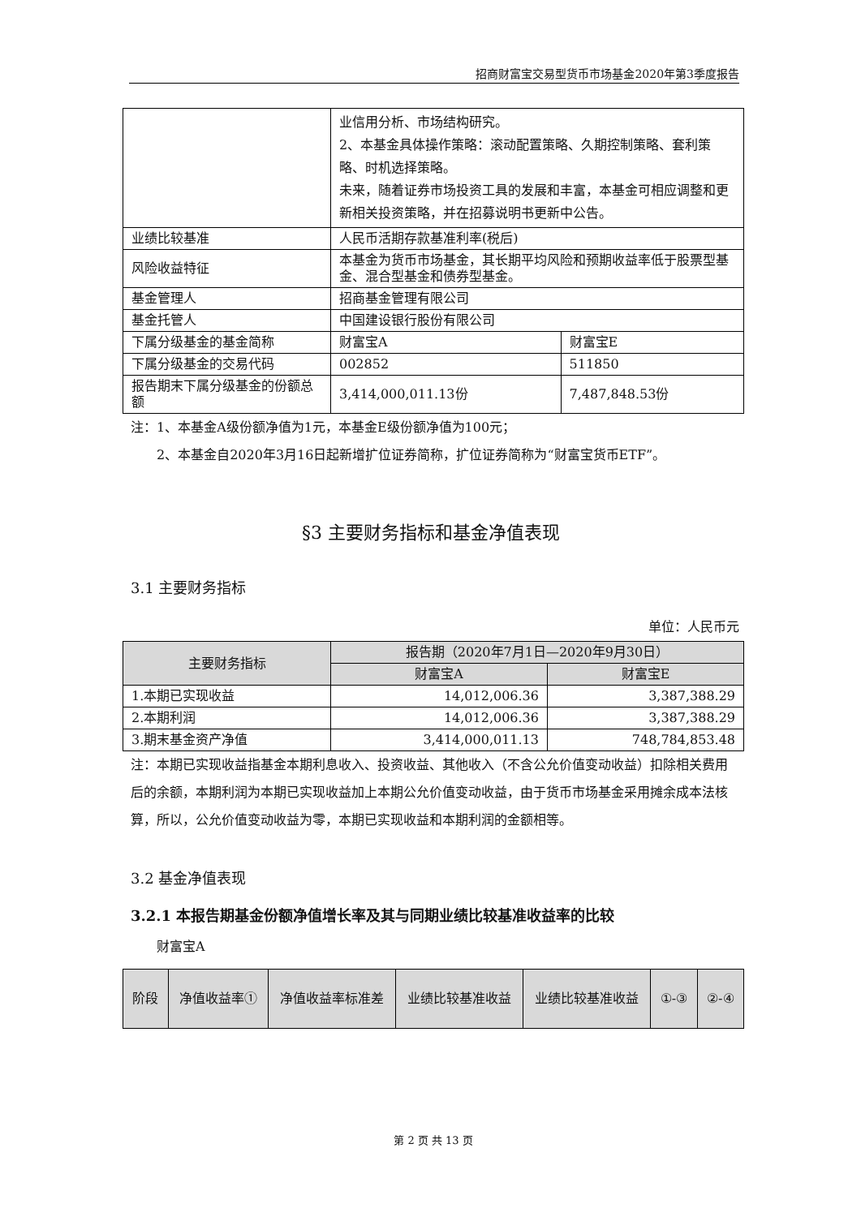招商财富宝交易型货币市场基金2020年第3季度报告
| | 业信用分析、市场结构研究。 2、本基金具体操作策略：滚动配置策略、久期控制策略、套利策略、时机选择策略。 未来，随着证券市场投资工具的发展和丰富，本基金可相应调整和更新相关投资策略，并在招募说明书更新中公告。 | |
| 业绩比较基准 | 人民币活期存款基准利率(税后) | |
| 风险收益特征 | 本基金为货币市场基金，其长期平均风险和预期收益率低于股票型基金、混合型基金和债券型基金。 | |
| 基金管理人 | 招商基金管理有限公司 | |
| 基金托管人 | 中国建设银行股份有限公司 | |
| 下属分级基金的基金简称 | 财富宝A | 财富宝E |
| 下属分级基金的交易代码 | 002852 | 511850 |
| 报告期末下属分级基金的份额总额 | 3,414,000,011.13份 | 7,487,848.53份 |
注：1、本基金A级份额净值为1元，本基金E级份额净值为100元；
　　2、本基金自2020年3月16日起新增扩位证券简称，扩位证券简称为“财富宝货币ETF”。
§3 主要财务指标和基金净值表现
3.1 主要财务指标
单位：人民币元
| 主要财务指标 | 报告期（2020年7月1日—2020年9月30日） | |
| --- | --- | --- |
| | 财富宝A | 财富宝E |
| 1.本期已实现收益 | 14,012,006.36 | 3,387,388.29 |
| 2.本期利润 | 14,012,006.36 | 3,387,388.29 |
| 3.期末基金资产净值 | 3,414,000,011.13 | 748,784,853.48 |
注：本期已实现收益指基金本期利息收入、投资收益、其他收入（不含公允价值变动收益）扣除相关费用后的余额，本期利润为本期已实现收益加上本期公允价值变动收益，由于货币市场基金采用摊余成本法核算，所以，公允价值变动收益为零，本期已实现收益和本期利润的金额相等。
3.2 基金净值表现
3.2.1 本报告期基金份额净值增长率及其与同期业绩比较基准收益率的比较
　　财富宝A
| 阶段 | 净值收益率① | 净值收益率标准差 | 业绩比较基准收益 | 业绩比较基准收益 | ①-③ | ②-④ |
| --- | --- | --- | --- | --- | --- | --- |
第 2 页 共 13 页